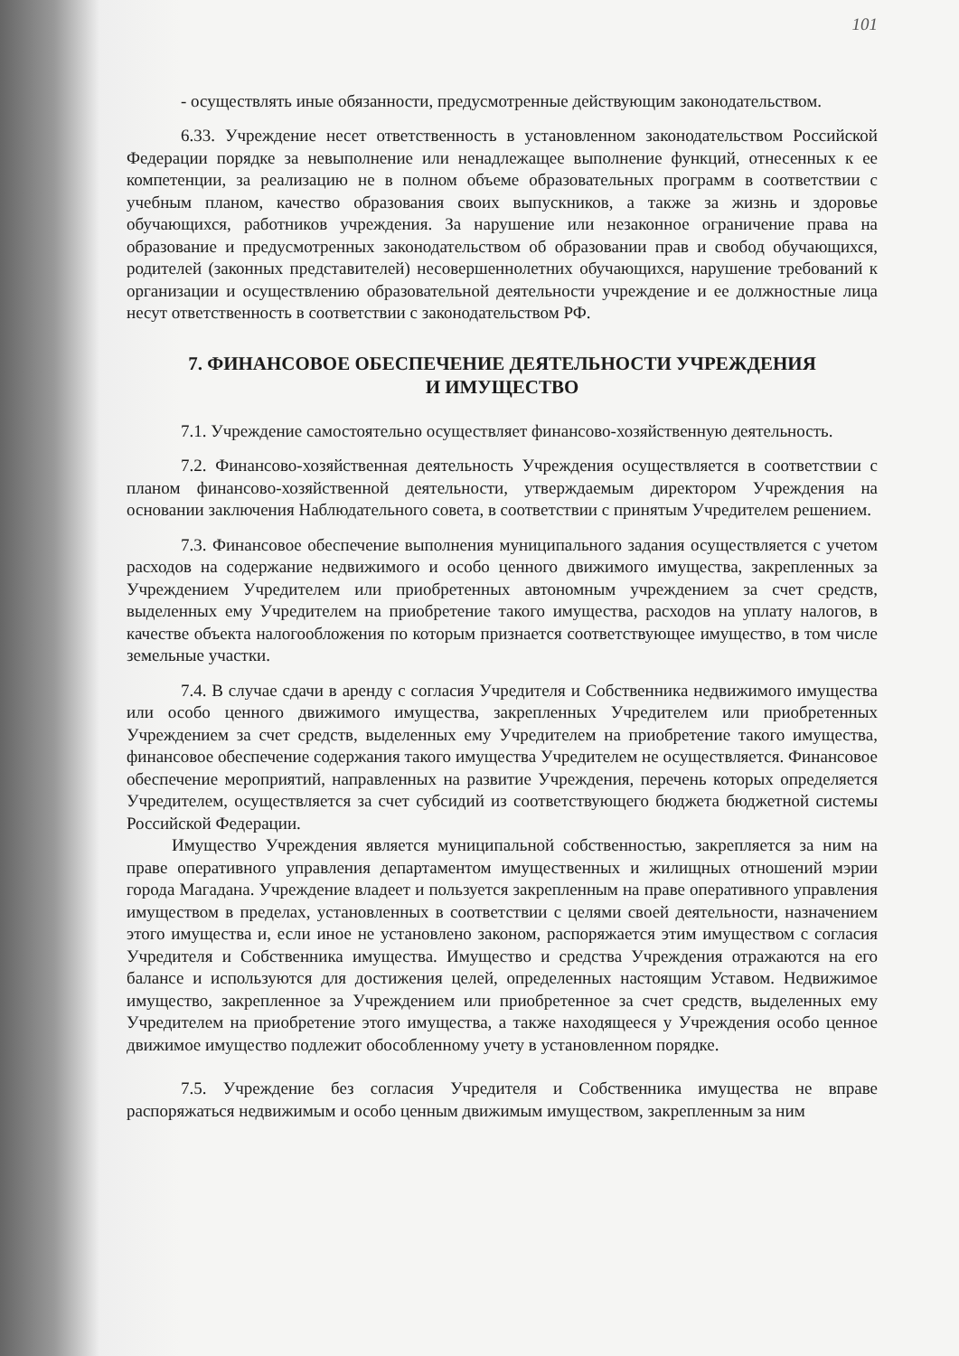101
- осуществлять иные обязанности, предусмотренные действующим законодательством.
6.33. Учреждение несет ответственность в установленном законодательством Российской Федерации порядке за невыполнение или ненадлежащее выполнение функций, отнесенных к ее компетенции, за реализацию не в полном объеме образовательных программ в соответствии с учебным планом, качество образования своих выпускников, а также за жизнь и здоровье обучающихся, работников учреждения. За нарушение или незаконное ограничение права на образование и предусмотренных законодательством об образовании прав и свобод обучающихся, родителей (законных представителей) несовершеннолетних обучающихся, нарушение требований к организации и осуществлению образовательной деятельности учреждение и ее должностные лица несут ответственность в соответствии с законодательством РФ.
7. ФИНАНСОВОЕ ОБЕСПЕЧЕНИЕ ДЕЯТЕЛЬНОСТИ УЧРЕЖДЕНИЯ
И ИМУЩЕСТВО
7.1. Учреждение самостоятельно осуществляет финансово-хозяйственную деятельность.
7.2. Финансово-хозяйственная деятельность Учреждения осуществляется в соответствии с планом финансово-хозяйственной деятельности, утверждаемым директором Учреждения на основании заключения Наблюдательного совета, в соответствии с принятым Учредителем решением.
7.3. Финансовое обеспечение выполнения муниципального задания осуществляется с учетом расходов на содержание недвижимого и особо ценного движимого имущества, закрепленных за Учреждением Учредителем или приобретенных автономным учреждением за счет средств, выделенных ему Учредителем на приобретение такого имущества, расходов на уплату налогов, в качестве объекта налогообложения по которым признается соответствующее имущество, в том числе земельные участки.
7.4. В случае сдачи в аренду с согласия Учредителя и Собственника недвижимого имущества или особо ценного движимого имущества, закрепленных Учредителем или приобретенных Учреждением за счет средств, выделенных ему Учредителем на приобретение такого имущества, финансовое обеспечение содержания такого имущества Учредителем не осуществляется. Финансовое обеспечение мероприятий, направленных на развитие Учреждения, перечень которых определяется Учредителем, осуществляется за счет субсидий из соответствующего бюджета бюджетной системы Российской Федерации.
Имущество Учреждения является муниципальной собственностью, закрепляется за ним на праве оперативного управления департаментом имущественных и жилищных отношений мэрии города Магадана. Учреждение владеет и пользуется закрепленным на праве оперативного управления имуществом в пределах, установленных в соответствии с целями своей деятельности, назначением этого имущества и, если иное не установлено законом, распоряжается этим имуществом с согласия Учредителя и Собственника имущества. Имущество и средства Учреждения отражаются на его балансе и используются для достижения целей, определенных настоящим Уставом. Недвижимое имущество, закрепленное за Учреждением или приобретенное за счет средств, выделенных ему Учредителем на приобретение этого имущества, а также находящееся у Учреждения особо ценное движимое имущество подлежит обособленному учету в установленном порядке.
7.5. Учреждение без согласия Учредителя и Собственника имущества не вправе распоряжаться недвижимым и особо ценным движимым имуществом, закрепленным за ним